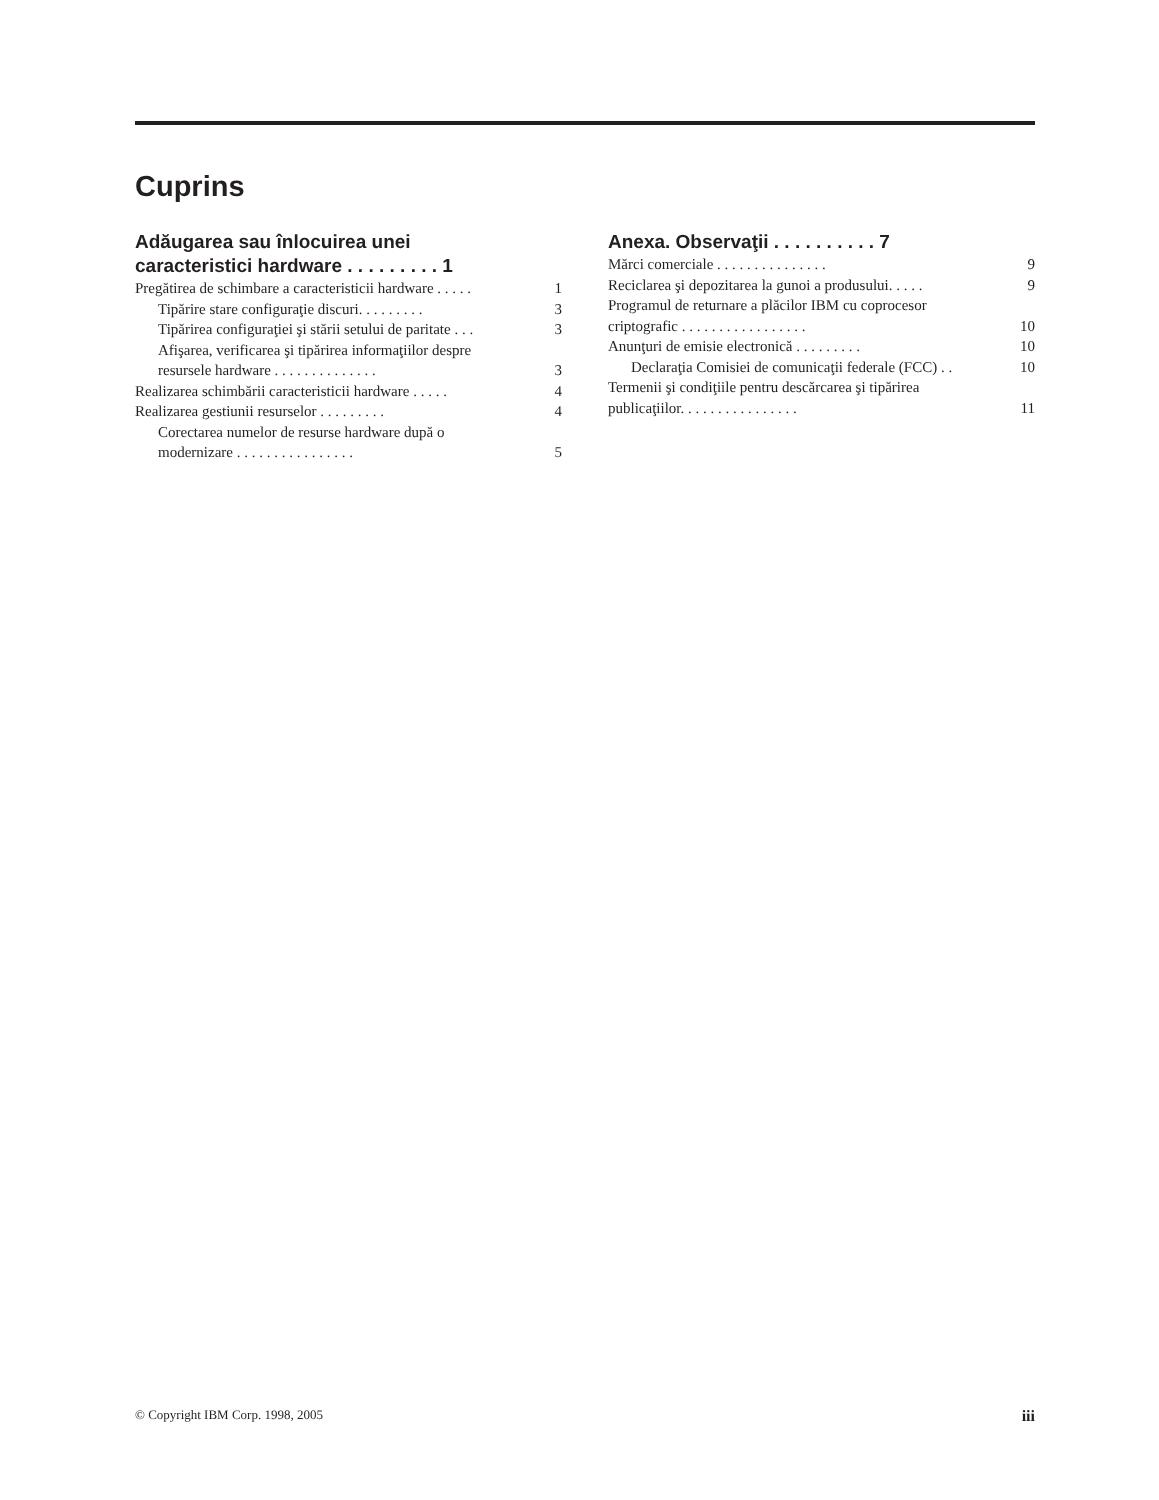Cuprins
Adăugarea sau înlocuirea unei
caracteristici hardware . . . . . . . . . 1
Pregătirea de schimbare a caracteristicii hardware . . . . . 1
Tipărire stare configuraţie discuri. . . . . . . . . 3
Tipărirea configuraţiei şi stării setului de paritate . . . 3
Afişarea, verificarea şi tipărirea informaţiilor despre
resursele hardware . . . . . . . . . . . . . . 3
Realizarea schimbării caracteristicii hardware . . . . . 4
Realizarea gestiunii resurselor . . . . . . . . . 4
Corectarea numelor de resurse hardware după o
modernizare . . . . . . . . . . . . . . . . 5
Anexa. Observaţii . . . . . . . . . . 7
Mărci comerciale . . . . . . . . . . . . . . . 9
Reciclarea şi depozitarea la gunoi a produsului. . . . . 9
Programul de returnare a plăcilor IBM cu coprocesor
criptografic . . . . . . . . . . . . . . . . . 10
Anunţuri de emisie electronică . . . . . . . . . 10
Declaraţia Comisiei de comunicaţii federale (FCC) . . 10
Termenii şi condiţiile pentru descărcarea şi tipărirea
publicaţiilor. . . . . . . . . . . . . . . . 11
© Copyright IBM Corp. 1998, 2005 iii